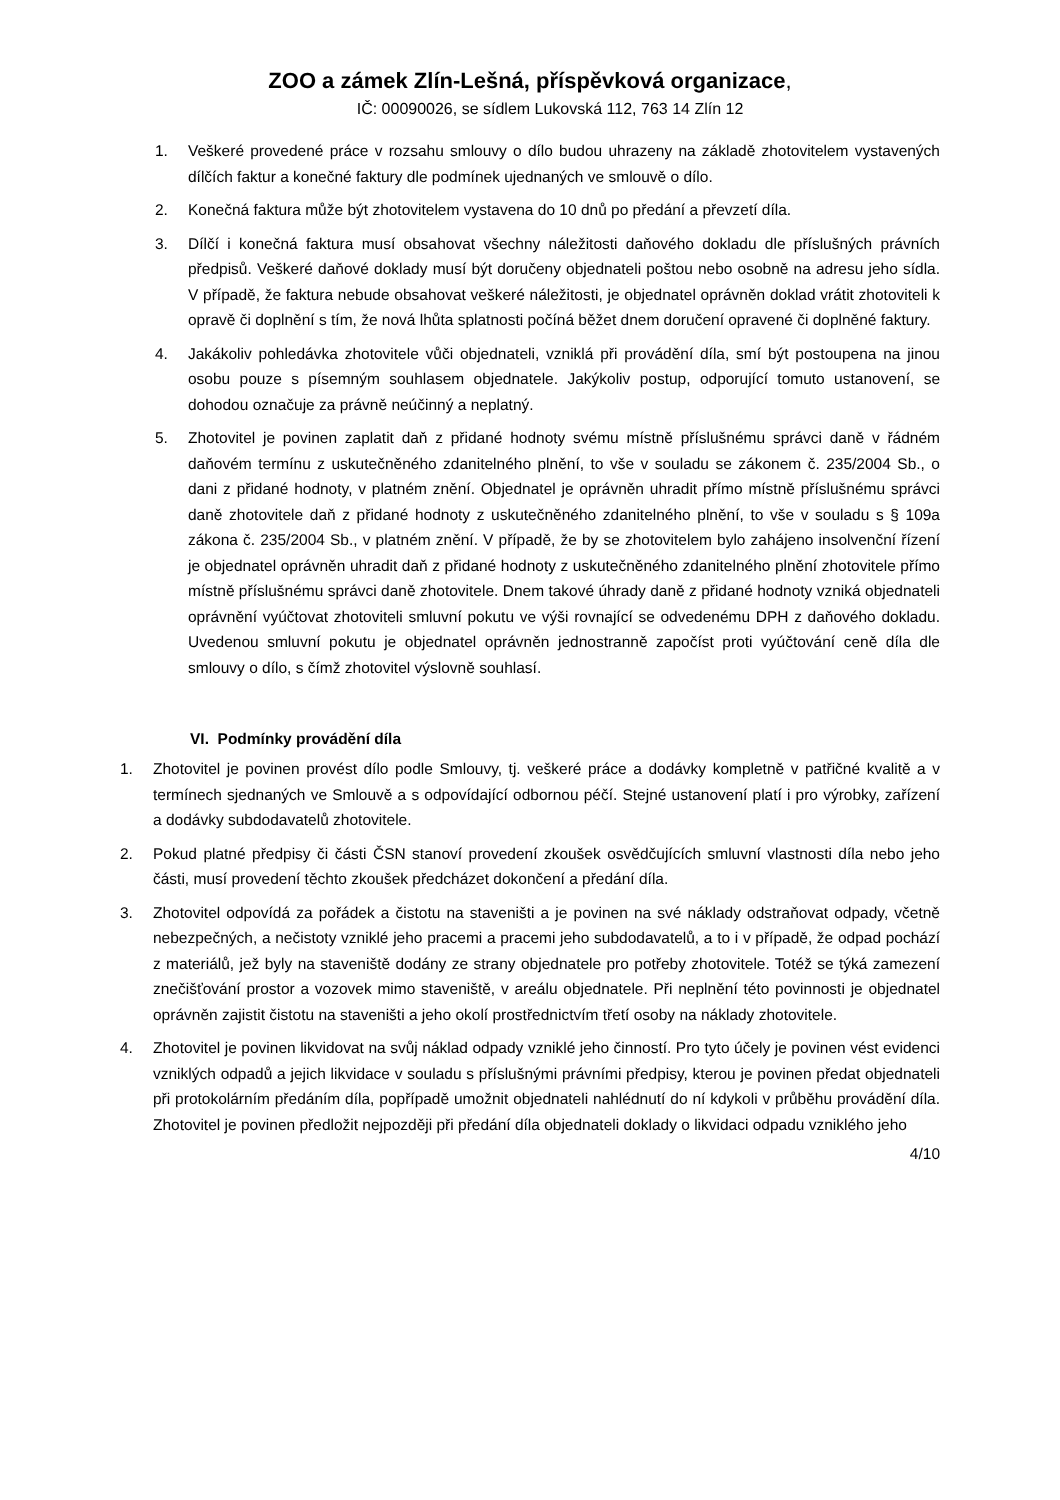ZOO a zámek Zlín-Lešná, příspěvková organizace,
IČ: 00090026, se sídlem Lukovská 112, 763 14 Zlín 12
1. Veškeré provedené práce v rozsahu smlouvy o dílo budou uhrazeny na základě zhotovitelem vystavených dílčích faktur a konečné faktury dle podmínek ujednaných ve smlouvě o dílo.
2. Konečná faktura může být zhotovitelem vystavena do 10 dnů po předání a převzetí díla.
3. Dílčí i konečná faktura musí obsahovat všechny náležitosti daňového dokladu dle příslušných právních předpisů. Veškeré daňové doklady musí být doručeny objednateli poštou nebo osobně na adresu jeho sídla. V případě, že faktura nebude obsahovat veškeré náležitosti, je objednatel oprávněn doklad vrátit zhotoviteli k opravě či doplnění s tím, že nová lhůta splatnosti počíná běžet dnem doručení opravené či doplněné faktury.
4. Jakákoliv pohledávka zhotovitele vůči objednateli, vzniklá při provádění díla, smí být postoupena na jinou osobu pouze s písemným souhlasem objednatele. Jakýkoliv postup, odporující tomuto ustanovení, se dohodou označuje za právně neúčinný a neplatný.
5. Zhotovitel je povinen zaplatit daň z přidané hodnoty svému místně příslušnému správci daně v řádném daňovém termínu z uskutečněného zdanitelného plnění, to vše v souladu se zákonem č. 235/2004 Sb., o dani z přidané hodnoty, v platném znění. Objednatel je oprávněn uhradit přímo místně příslušnému správci daně zhotovitele daň z přidané hodnoty z uskutečněného zdanitelného plnění, to vše v souladu s § 109a zákona č. 235/2004 Sb., v platném znění. V případě, že by se zhotovitelem bylo zahájeno insolvenční řízení je objednatel oprávněn uhradit daň z přidané hodnoty z uskutečněného zdanitelného plnění zhotovitele přímo místně příslušnému správci daně zhotovitele. Dnem takové úhrady daně z přidané hodnoty vzniká objednateli oprávnění vyúčtovat zhotoviteli smluvní pokutu ve výši rovnající se odvedenému DPH z daňového dokladu. Uvedenou smluvní pokutu je objednatel oprávněn jednostranně započíst proti vyúčtování ceně díla dle smlouvy o dílo, s čímž zhotovitel výslovně souhlasí.
VI. Podmínky provádění díla
1. Zhotovitel je povinen provést dílo podle Smlouvy, tj. veškeré práce a dodávky kompletně v patřičné kvalitě a v termínech sjednaných ve Smlouvě a s odpovídající odbornou péčí. Stejné ustanovení platí i pro výrobky, zařízení a dodávky subdodavatelů zhotovitele.
2. Pokud platné předpisy či části ČSN stanoví provedení zkoušek osvědčujících smluvní vlastnosti díla nebo jeho části, musí provedení těchto zkoušek předcházet dokončení a předání díla.
3. Zhotovitel odpovídá za pořádek a čistotu na staveništi a je povinen na své náklady odstraňovat odpady, včetně nebezpečných, a nečistoty vzniklé jeho pracemi a pracemi jeho subdodavatelů, a to i v případě, že odpad pochází z materiálů, jež byly na staveniště dodány ze strany objednatele pro potřeby zhotovitele. Totéž se týká zamezení znečišťování prostor a vozovek mimo staveniště, v areálu objednatele. Při neplnění této povinnosti je objednatel oprávněn zajistit čistotu na staveništi a jeho okolí prostřednictvím třetí osoby na náklady zhotovitele.
4. Zhotovitel je povinen likvidovat na svůj náklad odpady vzniklé jeho činností. Pro tyto účely je povinen vést evidenci vzniklých odpadů a jejich likvidace v souladu s příslušnými právními předpisy, kterou je povinen předat objednateli při protokolárním předáním díla, popřípadě umožnit objednateli nahlédnutí do ní kdykoli v průběhu provádění díla. Zhotovitel je povinen předložit nejpozději při předání díla objednateli doklady o likvidaci odpadu vzniklého jeho
4/10